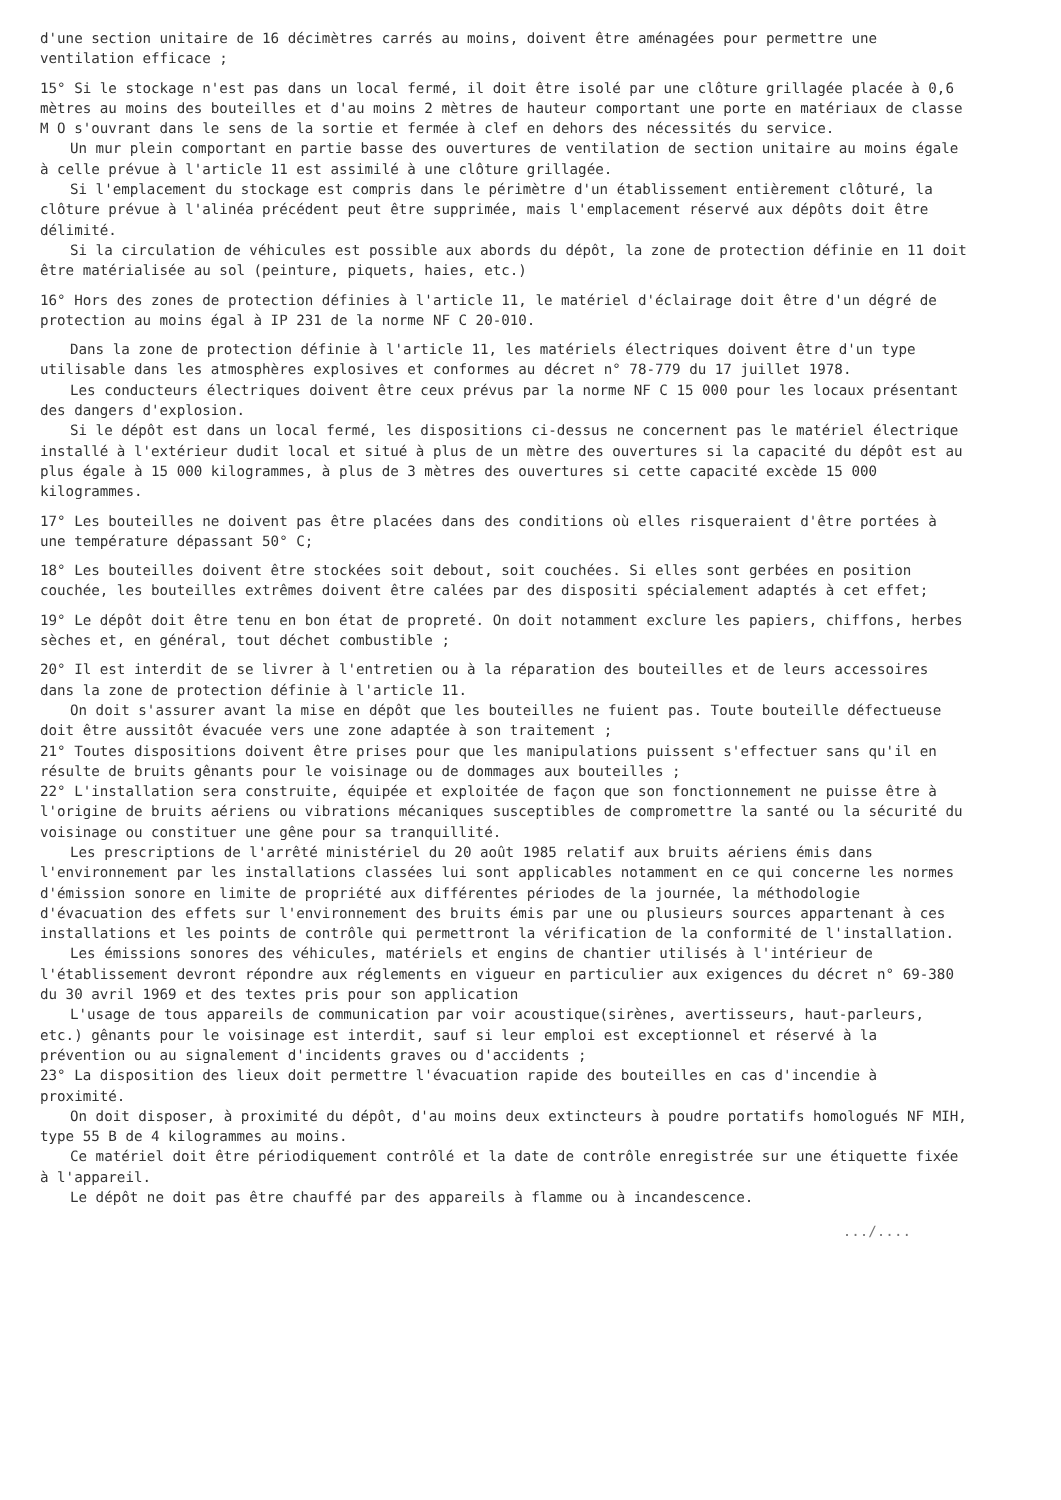d'une section unitaire de 16 décimètres carrés au moins, doivent être aménagées pour permettre une ventilation efficace ;
15° Si le stockage n'est pas dans un local fermé, il doit être isolé par une clôture grillagée placée à 0,6 mètres au moins des bouteilles et d'au moins 2 mètres de hauteur comportant une porte en matériaux de classe M O s'ouvrant dans le sens de la sortie et fermée à clef en dehors des nécessités du service.
Un mur plein comportant en partie basse des ouvertures de ventilation de section unitaire au moins égale à celle prévue à l'article 11 est assimilé à une clôture grillagée.
Si l'emplacement du stockage est compris dans le périmètre d'un établissement entièrement clôturé, la clôture prévue à l'alinéa précédent peut être supprimée, mais l'emplacement réservé aux dépôts doit être délimité.
Si la circulation de véhicules est possible aux abords du dépôt, la zone de protection définie en 11 doit être matérialisée au sol (peinture, piquets, haies, etc.)
16° Hors des zones de protection définies à l'article 11, le matériel d'éclairage doit être d'un dégré de protection au moins égal à IP 231 de la norme NF C 20-010.
Dans la zone de protection définie à l'article 11, les matériels électriques doivent être d'un type utilisable dans les atmosphères explosives et conformes au décret n° 78-779 du 17 juillet 1978.
Les conducteurs électriques doivent être ceux prévus par la norme NF C 15 000 pour les locaux présentant des dangers d'explosion.
Si le dépôt est dans un local fermé, les dispositions ci-dessus ne concernent pas le matériel électrique installé à l'extérieur dudit local et situé à plus de un mètre des ouvertures si la capacité du dépôt est au plus égale à 15 000 kilogrammes, à plus de 3 mètres des ouvertures si cette capacité excède 15 000 kilogrammes.
17° Les bouteilles ne doivent pas être placées dans des conditions où elles risqueraient d'être portées à une température dépassant 50° C;
18° Les bouteilles doivent être stockées soit debout, soit couchées. Si elles sont gerbées en position couchée, les bouteilles extrêmes doivent être calées par des dispositi spécialement adaptés à cet effet;
19° Le dépôt doit être tenu en bon état de propreté. On doit notamment exclure les papiers, chiffons, herbes sèches et, en général, tout déchet combustible ;
20° Il est interdit de se livrer à l'entretien ou à la réparation des bouteilles et de leurs accessoires dans la zone de protection définie à l'article 11.
On doit s'assurer avant la mise en dépôt que les bouteilles ne fuient pas. Toute bouteille défectueuse doit être aussitôt évacuée vers une zone adaptée à son traitement ;
21° Toutes dispositions doivent être prises pour que les manipulations puissent s'effectuer sans qu'il en résulte de bruits gênants pour le voisinage ou de dommages aux bouteilles ;
22° L'installation sera construite, équipée et exploitée de façon que son fonctionnement ne puisse être à l'origine de bruits aériens ou vibrations mécaniques susceptibles de compromettre la santé ou la sécurité du voisinage ou constituer une gêne pour sa tranquillité.
Les prescriptions de l'arrêté ministériel du 20 août 1985 relatif aux bruits aériens émis dans l'environnement par les installations classées lui sont applicables notamment en ce qui concerne les normes d'émission sonore en limite de propriété aux différentes périodes de la journée, la méthodologie d'évacuation des effets sur l'environnement des bruits émis par une ou plusieurs sources appartenant à ces installations et les points de contrôle qui permettront la vérification de la conformité de l'installation.
Les émissions sonores des véhicules, matériels et engins de chantier utilisés à l'intérieur de l'établissement devront répondre aux réglements en vigueur en particulier aux exigences du décret n° 69-380 du 30 avril 1969 et des textes pris pour son application
L'usage de tous appareils de communication par voir acoustique(sirènes, avertisseurs, haut-parleurs, etc.) gênants pour le voisinage est interdit, sauf si leur emploi est exceptionnel et réservé à la prévention ou au signalement d'incidents graves ou d'accidents ;
23° La disposition des lieux doit permettre l'évacuation rapide des bouteilles en cas d'incendie à proximité.
On doit disposer, à proximité du dépôt, d'au moins deux extincteurs à poudre portatifs homologués NF MIH, type 55 B de 4 kilogrammes au moins.
Ce matériel doit être périodiquement contrôlé et la date de contrôle enregistrée sur une étiquette fixée à l'appareil.
Le dépôt ne doit pas être chauffé par des appareils à flamme ou à incandescence.
.../....